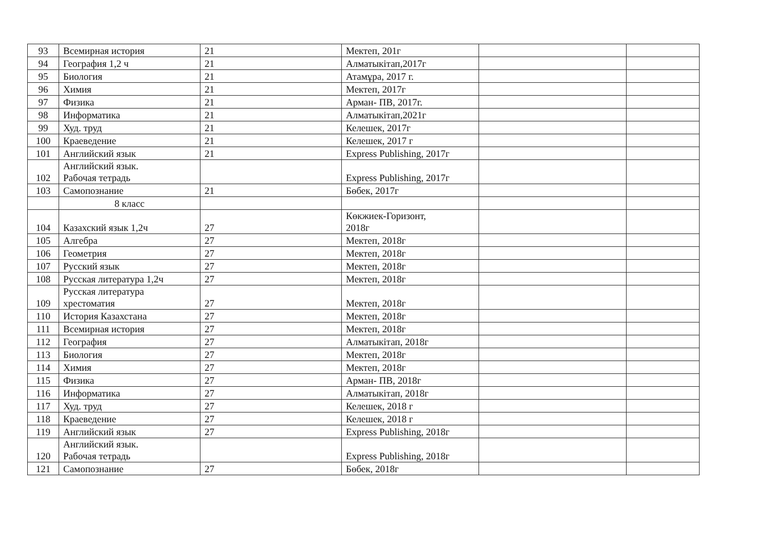| 93 | Всемирная история | 21 | Мектеп, 201г | | |
| 94 | География 1,2 ч | 21 | Алматыкітап,2017г | | |
| 95 | Биология | 21 | Атамұра, 2017 г. | | |
| 96 | Химия | 21 | Мектеп, 2017г | | |
| 97 | Физика | 21 | Арман- ПВ, 2017г. | | |
| 98 | Информатика | 21 | Алматыкітап,2021г | | |
| 99 | Худ. труд | 21 | Келешек, 2017г | | |
| 100 | Краеведение | 21 | Келешек, 2017 г | | |
| 101 | Английский язык | 21 | Express Publishing, 2017г | | |
| 102 | Английский язык. Рабочая тетрадь | | Express Publishing, 2017г | | |
| 103 | Самопознание | 21 | Бөбек, 2017г | | |
| | 8 класс | | | | |
| 104 | Казахский язык 1,2ч | 27 | Көкжиек-Горизонт, 2018г | | |
| 105 | Алгебра | 27 | Мектеп, 2018г | | |
| 106 | Геометрия | 27 | Мектеп, 2018г | | |
| 107 | Русский язык | 27 | Мектеп, 2018г | | |
| 108 | Русская литература 1,2ч | 27 | Мектеп, 2018г | | |
| 109 | Русская литература хрестоматия | 27 | Мектеп, 2018г | | |
| 110 | История Казахстана | 27 | Мектеп, 2018г | | |
| 111 | Всемирная история | 27 | Мектеп, 2018г | | |
| 112 | География | 27 | Алматыкітап, 2018г | | |
| 113 | Биология | 27 | Мектеп, 2018г | | |
| 114 | Химия | 27 | Мектеп, 2018г | | |
| 115 | Физика | 27 | Арман- ПВ, 2018г | | |
| 116 | Информатика | 27 | Алматыкітап, 2018г | | |
| 117 | Худ. труд | 27 | Келешек, 2018 г | | |
| 118 | Краеведение | 27 | Келешек, 2018 г | | |
| 119 | Английский язык | 27 | Express Publishing, 2018г | | |
| 120 | Английский язык. Рабочая тетрадь | | Express Publishing, 2018г | | |
| 121 | Самопознание | 27 | Бөбек, 2018г | | |